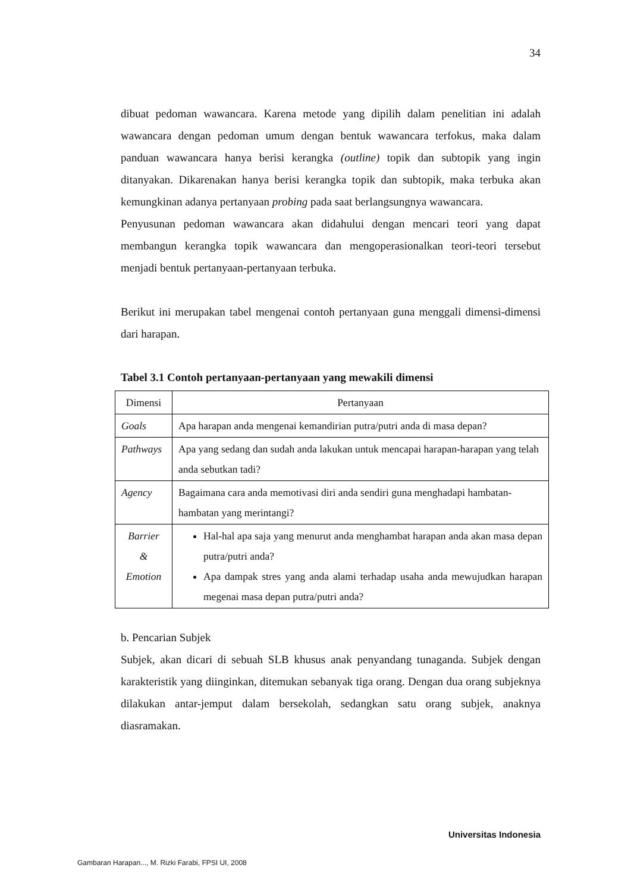34
dibuat pedoman wawancara. Karena metode yang dipilih dalam penelitian ini adalah wawancara dengan pedoman umum dengan bentuk wawancara terfokus, maka dalam panduan wawancara hanya berisi kerangka (outline) topik dan subtopik yang ingin ditanyakan. Dikarenakan hanya berisi kerangka topik dan subtopik, maka terbuka akan kemungkinan adanya pertanyaan probing pada saat berlangsungnya wawancara.
Penyusunan pedoman wawancara akan didahului dengan mencari teori yang dapat membangun kerangka topik wawancara dan mengoperasionalkan teori-teori tersebut menjadi bentuk pertanyaan-pertanyaan terbuka.
Berikut ini merupakan tabel mengenai contoh pertanyaan guna menggali dimensi-dimensi dari harapan.
Tabel 3.1 Contoh pertanyaan-pertanyaan yang mewakili dimensi
| Dimensi | Pertanyaan |
| Goals | Apa harapan anda mengenai kemandirian putra/putri anda di masa depan? |
| Pathways | Apa yang sedang dan sudah anda lakukan untuk mencapai harapan-harapan yang telah anda sebutkan tadi? |
| Agency | Bagaimana cara anda memotivasi diri anda sendiri guna menghadapi hambatan-hambatan yang merintangi? |
| Barrier & Emotion | Hal-hal apa saja yang menurut anda menghambat harapan anda akan masa depan putra/putri anda? Apa dampak stres yang anda alami terhadap usaha anda mewujudkan harapan megenai masa depan putra/putri anda? |
b. Pencarian Subjek
Subjek, akan dicari di sebuah SLB khusus anak penyandang tunaganda. Subjek dengan karakteristik yang diinginkan, ditemukan sebanyak tiga orang. Dengan dua orang subjeknya dilakukan antar-jemput dalam bersekolah, sedangkan satu orang subjek, anaknya diasramakan.
Universitas Indonesia
Gambaran Harapan..., M. Rizki Farabi, FPSI UI, 2008